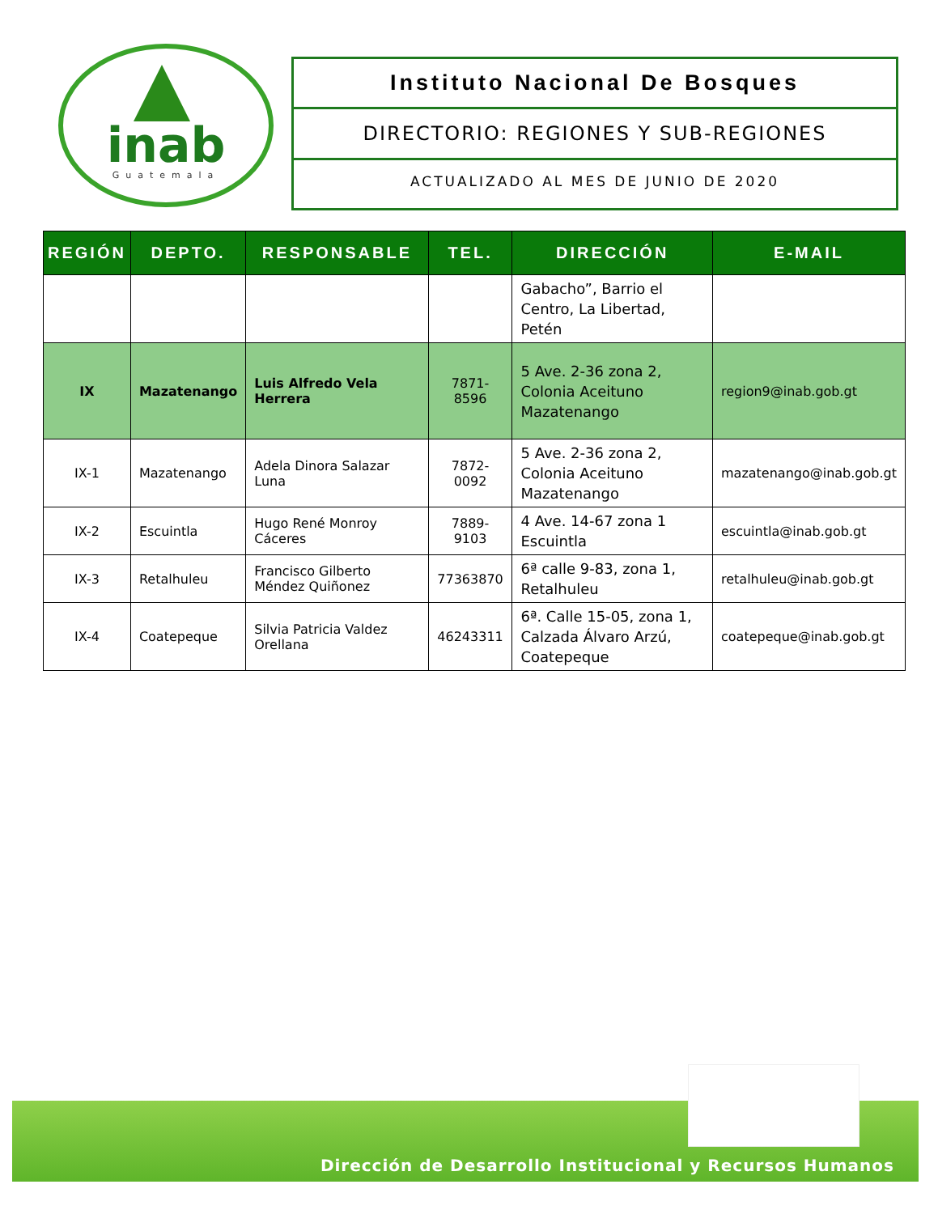inab
Guatemala
Instituto Nacional De Bosques
DIRECTORIO: REGIONES Y SUB-REGIONES
ACTUALIZADO AL MES DE JUNIO DE 2020
| REGIÓN | DEPTO. | RESPONSABLE | TEL. | DIRECCIÓN | E-MAIL |
| --- | --- | --- | --- | --- | --- |
| | | | | Gabacho”, Barrio el Centro, La Libertad, Petén | |
| IX | Mazatenango | Luis Alfredo Vela Herrera | 7871-8596 | 5 Ave. 2-36 zona 2, Colonia Aceituno Mazatenango | region9@inab.gob.gt |
| IX-1 | Mazatenango | Adela Dinora Salazar Luna | 7872-0092 | 5 Ave. 2-36 zona 2, Colonia Aceituno Mazatenango | mazatenango@inab.gob.gt |
| IX-2 | Escuintla | Hugo René Monroy Cáceres | 7889-9103 | 4 Ave. 14-67 zona 1 Escuintla | escuintla@inab.gob.gt |
| IX-3 | Retalhuleu | Francisco Gilberto Méndez Quiñonez | 77363870 | 6ª calle 9-83, zona 1, Retalhuleu | retalhuleu@inab.gob.gt |
| IX-4 | Coatepeque | Silvia Patricia Valdez Orellana | 46243311 | 6ª. Calle 15-05, zona 1, Calzada Álvaro Arzú, Coatepeque | coatepeque@inab.gob.gt |
Dirección de Desarrollo Institucional y Recursos Humanos